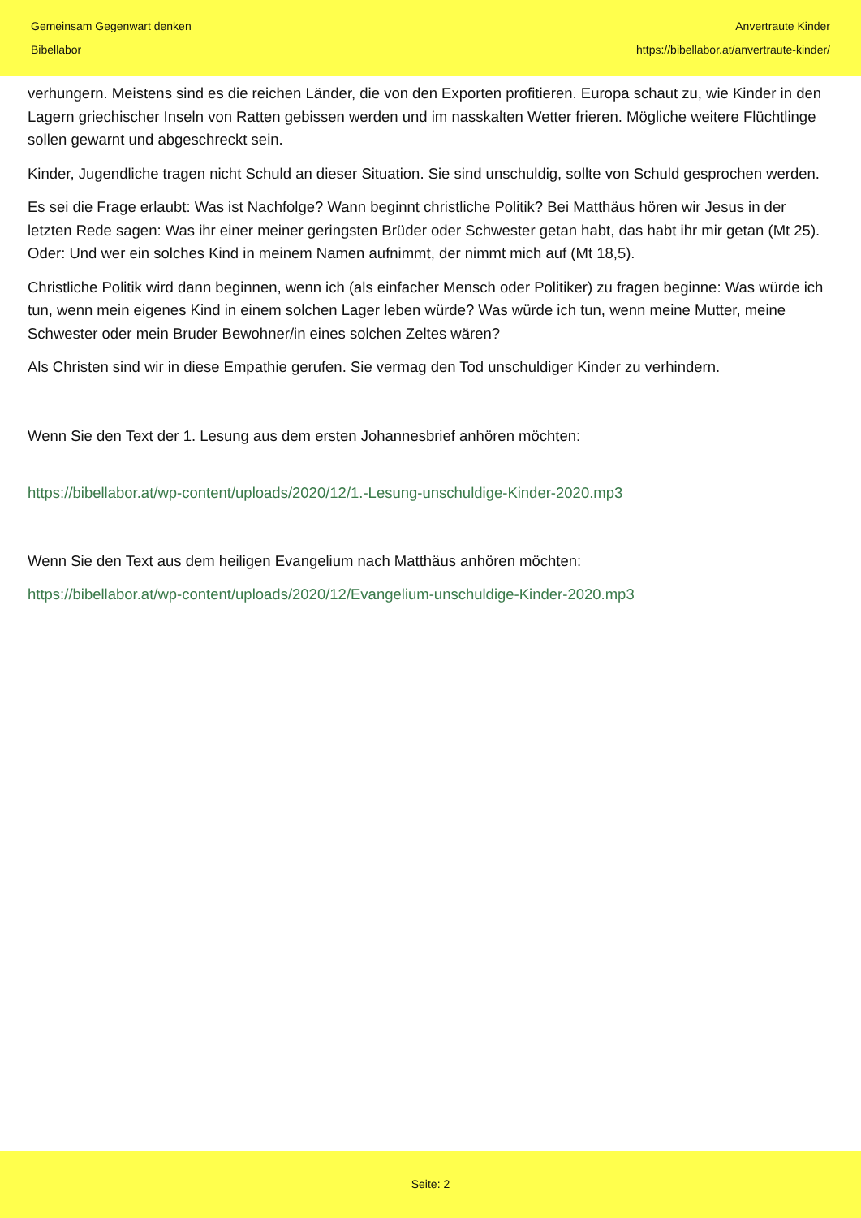Gemeinsam Gegenwart denken
Bibellabor
Anvertraute Kinder
https://bibellabor.at/anvertraute-kinder/
verhungern. Meistens sind es die reichen Länder, die von den Exporten profitieren. Europa schaut zu, wie Kinder in den Lagern griechischer Inseln von Ratten gebissen werden und im nasskalten Wetter frieren. Mögliche weitere Flüchtlinge sollen gewarnt und abgeschreckt sein.
Kinder, Jugendliche tragen nicht Schuld an dieser Situation. Sie sind unschuldig, sollte von Schuld gesprochen werden.
Es sei die Frage erlaubt: Was ist Nachfolge? Wann beginnt christliche Politik? Bei Matthäus hören wir Jesus in der letzten Rede sagen: Was ihr einer meiner geringsten Brüder oder Schwester getan habt, das habt ihr mir getan (Mt 25). Oder: Und wer ein solches Kind in meinem Namen aufnimmt, der nimmt mich auf (Mt 18,5).
Christliche Politik wird dann beginnen, wenn ich (als einfacher Mensch oder Politiker) zu fragen beginne: Was würde ich tun, wenn mein eigenes Kind in einem solchen Lager leben würde? Was würde ich tun, wenn meine Mutter, meine Schwester oder mein Bruder Bewohner/in eines solchen Zeltes wären?
Als Christen sind wir in diese Empathie gerufen. Sie vermag den Tod unschuldiger Kinder zu verhindern.
Wenn Sie den Text der 1. Lesung aus dem ersten Johannesbrief anhören möchten:
https://bibellabor.at/wp-content/uploads/2020/12/1.-Lesung-unschuldige-Kinder-2020.mp3
Wenn Sie den Text aus dem heiligen Evangelium nach Matthäus anhören möchten:
https://bibellabor.at/wp-content/uploads/2020/12/Evangelium-unschuldige-Kinder-2020.mp3
Seite: 2